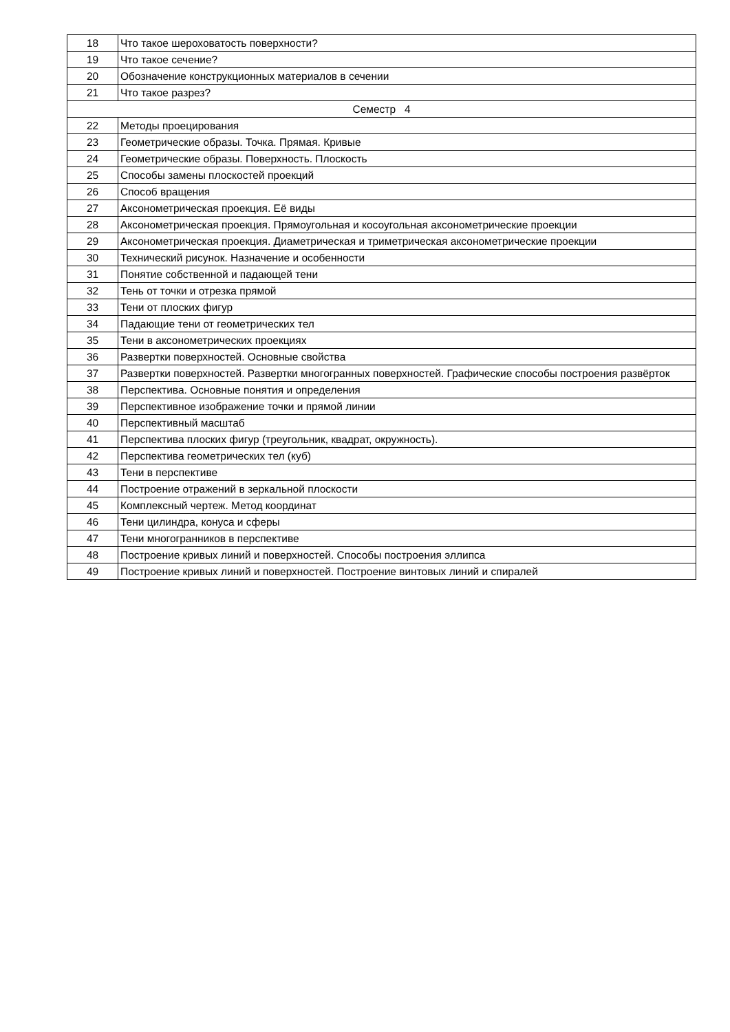| 18 | Что такое шероховатость поверхности? |
| 19 | Что такое сечение? |
| 20 | Обозначение конструкционных материалов в сечении |
| 21 | Что такое разрез? |
| Семестр 4 | |
| 22 | Методы проецирования |
| 23 | Геометрические образы. Точка. Прямая. Кривые |
| 24 | Геометрические образы. Поверхность. Плоскость |
| 25 | Способы замены плоскостей проекций |
| 26 | Способ вращения |
| 27 | Аксонометрическая проекция. Её виды |
| 28 | Аксонометрическая проекция. Прямоугольная и косоугольная аксонометрические проекции |
| 29 | Аксонометрическая проекция. Диаметрическая и триметрическая аксонометрические проекции |
| 30 | Технический рисунок. Назначение и особенности |
| 31 | Понятие собственной и падающей тени |
| 32 | Тень от точки и отрезка прямой |
| 33 | Тени от плоских фигур |
| 34 | Падающие тени от геометрических тел |
| 35 | Тени в аксонометрических проекциях |
| 36 | Развертки поверхностей. Основные свойства |
| 37 | Развертки поверхностей. Развертки многогранных поверхностей. Графические способы построения развёрток |
| 38 | Перспектива. Основные понятия и определения |
| 39 | Перспективное изображение точки и прямой линии |
| 40 | Перспективный масштаб |
| 41 | Перспектива плоских фигур (треугольник, квадрат, окружность). |
| 42 | Перспектива геометрических тел (куб) |
| 43 | Тени в перспективе |
| 44 | Построение отражений в зеркальной плоскости |
| 45 | Комплексный чертеж. Метод координат |
| 46 | Тени цилиндра, конуса и сферы |
| 47 | Тени многогранников в перспективе |
| 48 | Построение кривых линий и поверхностей. Способы построения эллипса |
| 49 | Построение кривых линий и поверхностей. Построение винтовых линий и спиралей |